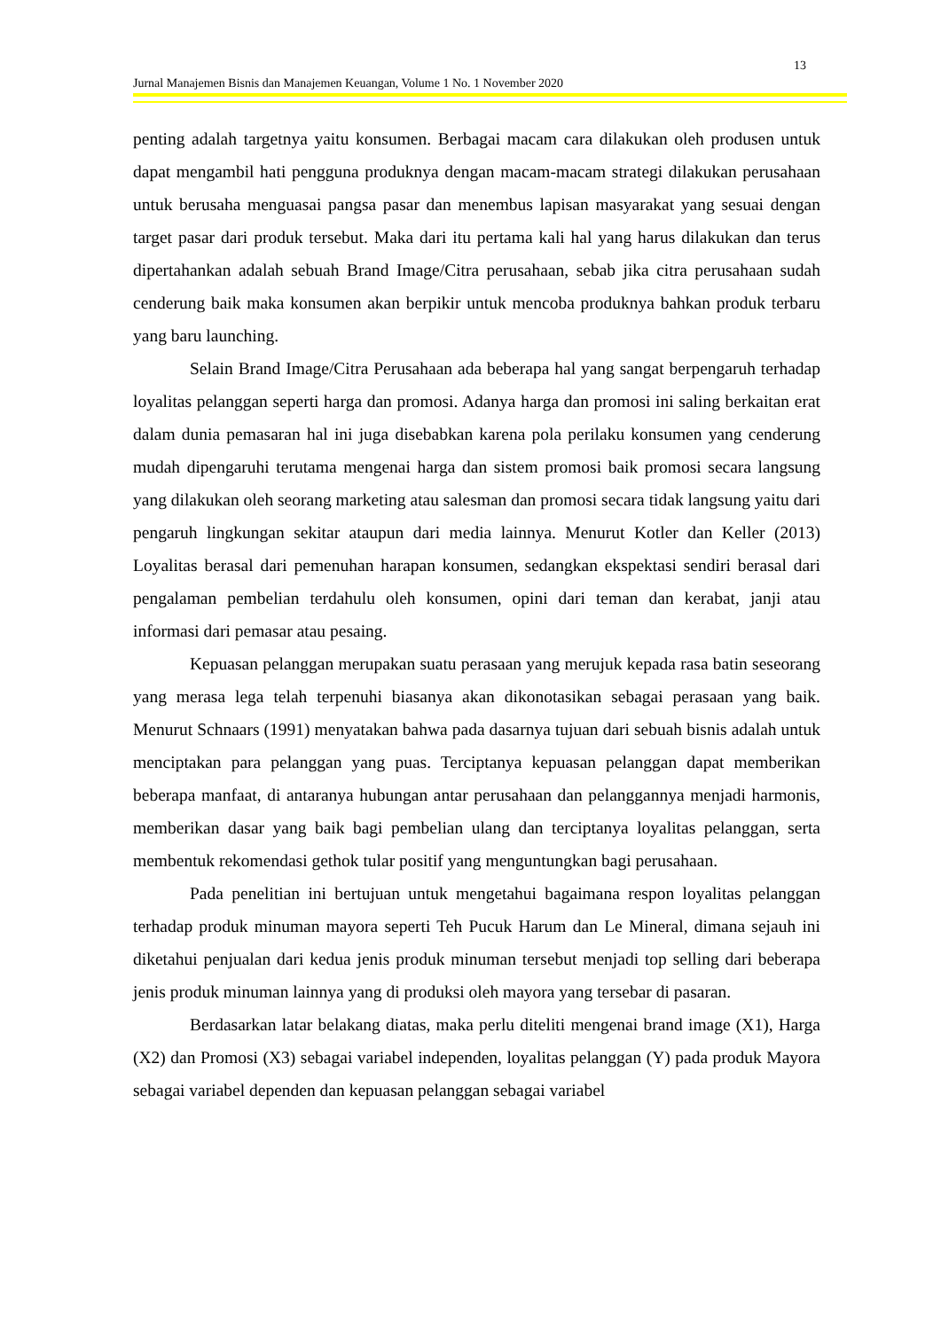13
Jurnal Manajemen Bisnis dan Manajemen Keuangan, Volume 1 No. 1 November 2020
penting adalah targetnya yaitu konsumen. Berbagai macam cara dilakukan oleh produsen untuk dapat mengambil hati pengguna produknya dengan macam-macam strategi dilakukan perusahaan untuk berusaha menguasai pangsa pasar dan menembus lapisan masyarakat yang sesuai dengan target pasar dari produk tersebut. Maka dari itu pertama kali hal yang harus dilakukan dan terus dipertahankan adalah sebuah Brand Image/Citra perusahaan, sebab jika citra perusahaan sudah cenderung baik maka konsumen akan berpikir untuk mencoba produknya bahkan produk terbaru yang baru launching.
Selain Brand Image/Citra Perusahaan ada beberapa hal yang sangat berpengaruh terhadap loyalitas pelanggan seperti harga dan promosi. Adanya harga dan promosi ini saling berkaitan erat dalam dunia pemasaran hal ini juga disebabkan karena pola perilaku konsumen yang cenderung mudah dipengaruhi terutama mengenai harga dan sistem promosi baik promosi secara langsung yang dilakukan oleh seorang marketing atau salesman dan promosi secara tidak langsung yaitu dari pengaruh lingkungan sekitar ataupun dari media lainnya. Menurut Kotler dan Keller (2013) Loyalitas berasal dari pemenuhan harapan konsumen, sedangkan ekspektasi sendiri berasal dari pengalaman pembelian terdahulu oleh konsumen, opini dari teman dan kerabat, janji atau informasi dari pemasar atau pesaing.
Kepuasan pelanggan merupakan suatu perasaan yang merujuk kepada rasa batin seseorang yang merasa lega telah terpenuhi biasanya akan dikonotasikan sebagai perasaan yang baik. Menurut Schnaars (1991) menyatakan bahwa pada dasarnya tujuan dari sebuah bisnis adalah untuk menciptakan para pelanggan yang puas. Terciptanya kepuasan pelanggan dapat memberikan beberapa manfaat, di antaranya hubungan antar perusahaan dan pelanggannya menjadi harmonis, memberikan dasar yang baik bagi pembelian ulang dan terciptanya loyalitas pelanggan, serta membentuk rekomendasi gethok tular positif yang menguntungkan bagi perusahaan.
Pada penelitian ini bertujuan untuk mengetahui bagaimana respon loyalitas pelanggan terhadap produk minuman mayora seperti Teh Pucuk Harum dan Le Mineral, dimana sejauh ini diketahui penjualan dari kedua jenis produk minuman tersebut menjadi top selling dari beberapa jenis produk minuman lainnya yang di produksi oleh mayora yang tersebar di pasaran.
Berdasarkan latar belakang diatas, maka perlu diteliti mengenai brand image (X1), Harga (X2) dan Promosi (X3) sebagai variabel independen, loyalitas pelanggan (Y) pada produk Mayora sebagai variabel dependen dan kepuasan pelanggan sebagai variabel